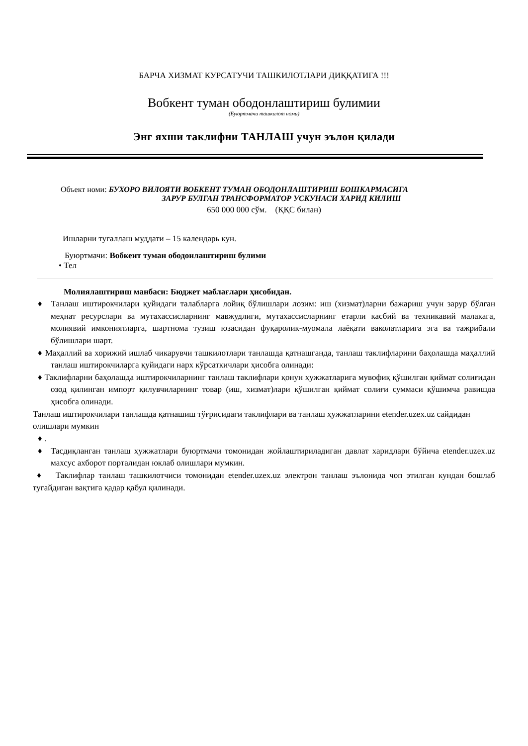БАРЧА ХИЗМАТ КУРСАТУЧИ ТАШКИЛОТЛАРИ ДИҚҚАТИГА !!!
Вобкент туман ободонлаштириш булимии
(Буюртмачи ташкилот номи)
Энг яхши таклифни ТАНЛАШ учун эълон қилади
Объект номи: БУХОРО ВИЛОЯТИ ВОБКЕНТ ТУМАН ОБОДОНЛАШТИРИШ БОШКАРМАСИГА
ЗАРУР БУЛГАН ТРАНСФОРМАТОР УСКУНАСИ ХАРИД КИЛИШ
650 000 000 сўм. (ҚҚС билан)
Ишларни тугаллаш муддати – 15 календарь кун.
Буюртмачи: Вобкент туман ободонлаштириш булими
• Тел
Молиялаштириш манбаси: Бюджет маблағлари ҳисобидан.
♦ Танлаш иштирокчилари қуйидаги талабларга лойиқ бўлишлари лозим: иш (хизмат)ларни бажариш учун зарур бўлган меҳнат ресурслари ва мутахассисларнинг мавжудлиги, мутахассисларнинг етарли касбий ва техникавий малакага, молиявий имкониятларга, шартнома тузиш юзасидан фуқаролик-муомала лаёқати ваколатларига эга ва тажрибали бўлишлари шарт.
♦ Маҳаллий ва хорижий ишлаб чикарувчи ташкилотлари танлашда қатнашганда, танлаш таклифларини баҳолашда маҳаллий танлаш иштирокчиларга қуйидаги нарх кўрсаткичлари ҳисобга олинади:
♦ Таклифларни баҳолашда иштирокчиларнинг танлаш таклифлари қонун ҳужжатларига мувофиқ қўшилган қиймат солиғидан озод қилинган импорт қилувчиларнинг товар (иш, хизмат)лари қўшилган қиймат солиғи суммаси қўшимча равишда ҳисобга олинади.
Танлаш иштирокчилари танлашда қатнашиш тўғрисидаги таклифлари ва танлаш ҳужжатларини etender.uzex.uz сайдидан олишлари мумкин
♦ .
♦ Тасдиқланган танлаш ҳужжатлари буюртмачи томонидан жойлаштириладиган давлат харидлари бўйича etender.uzex.uz махсус ахборот порталидан юклаб олишлари мумкин.
♦ Таклифлар танлаш ташкилотчиси томонидан etender.uzex.uz электрон танлаш эълонида чоп этилган кундан бошлаб тугайдиган вақтига қадар қабул қилинади.